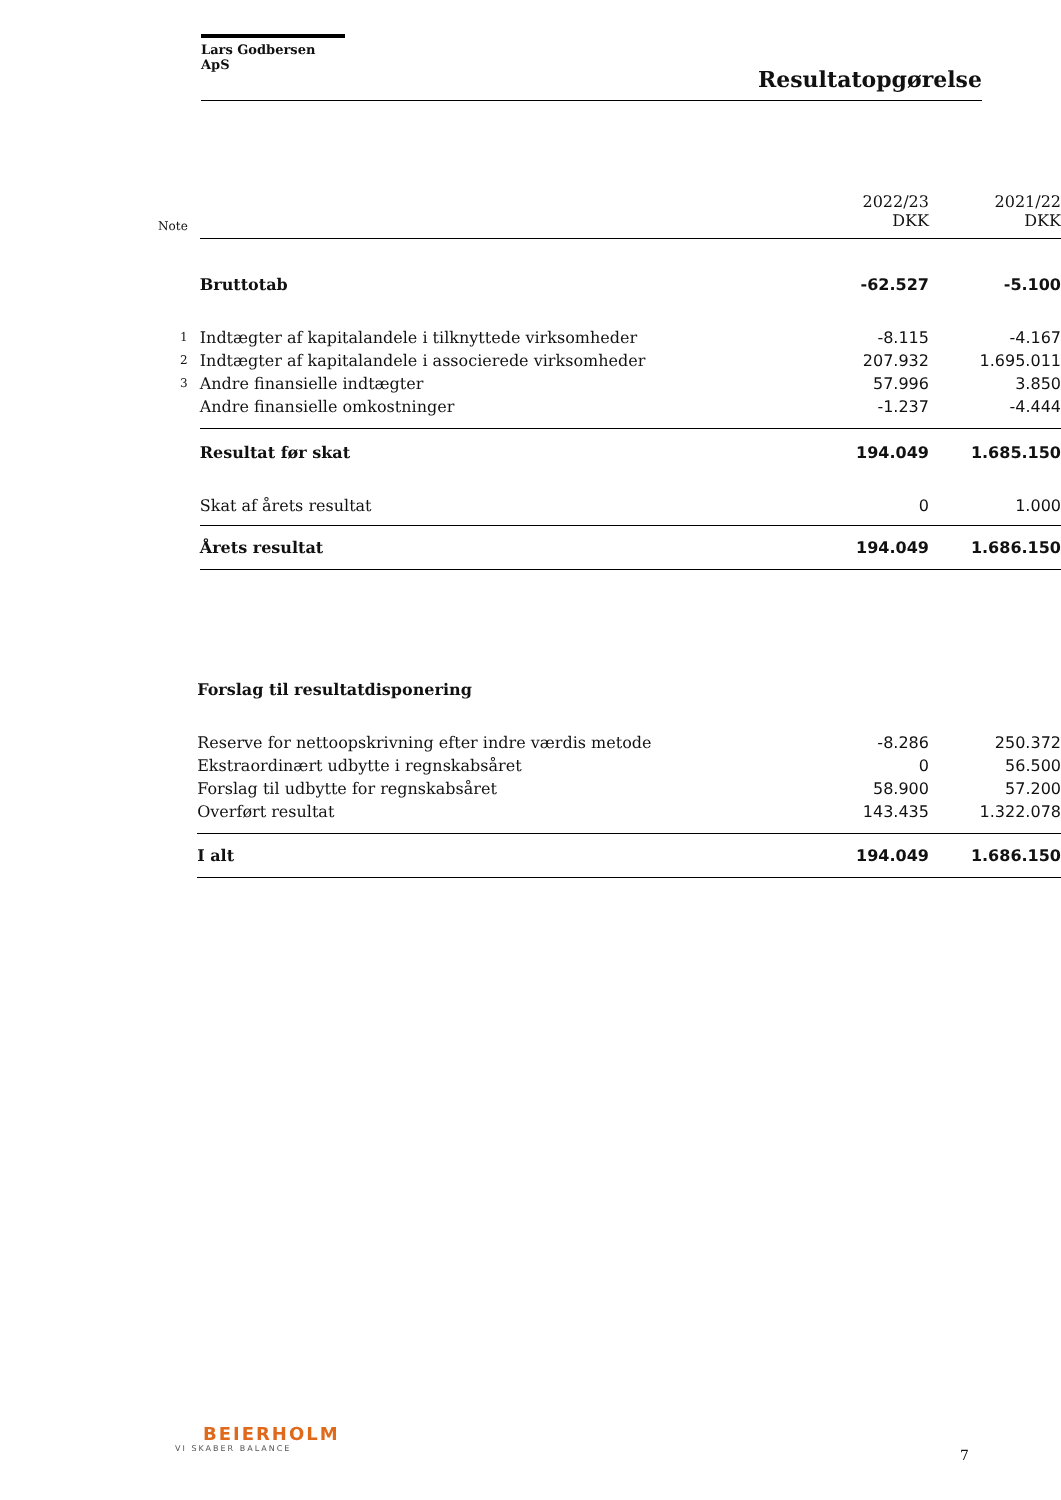Lars Godbersen ApS
Resultatopgørelse
| Note | | 2022/23 DKK | 2021/22 DKK |
| | Bruttotab | -62.527 | -5.100 |
| 1 | Indtægter af kapitalandele i tilknyttede virksomheder | -8.115 | -4.167 |
| 2 | Indtægter af kapitalandele i associerede virksomheder | 207.932 | 1.695.011 |
| 3 | Andre finansielle indtægter | 57.996 | 3.850 |
| | Andre finansielle omkostninger | -1.237 | -4.444 |
| | Resultat før skat | 194.049 | 1.685.150 |
| | Skat af årets resultat | 0 | 1.000 |
| | Årets resultat | 194.049 | 1.686.150 |
| | Forslag til resultatdisponering | | |
| | Reserve for nettoopskrivning efter indre værdis metode | -8.286 | 250.372 |
| | Ekstraordinært udbytte i regnskabsåret | 0 | 56.500 |
| | Forslag til udbytte for regnskabsåret | 58.900 | 57.200 |
| | Overført resultat | 143.435 | 1.322.078 |
| | I alt | 194.049 | 1.686.150 |
BEIERHOLM
VI SKABER BALANCE
7